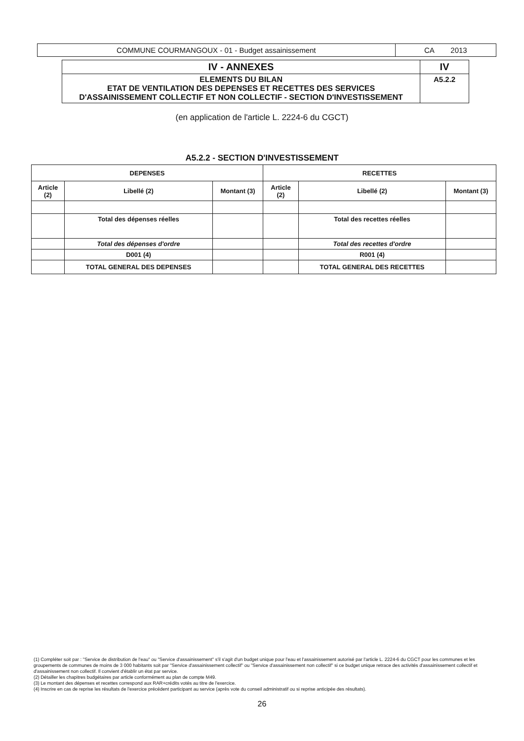| COMMUNE COURMANGOUX - 01 - Budget assainissement | CA 2013 |
| IV - ANNEXES | IV |
| ELEMENTS DU BILAN ETAT DE VENTILATION DES DEPENSES ET RECETTES DES SERVICES D'ASSAINISSEMENT COLLECTIF ET NON COLLECTIF - SECTION D'INVESTISSEMENT | A5.2.2 |
(en application de l'article L. 2224-6 du CGCT)
A5.2.2 - SECTION D'INVESTISSEMENT
| DEPENSES | | | RECETTES | | |
| --- | --- | --- | --- | --- | --- |
| Article (2) | Libellé (2) | Montant (3) | Article (2) | Libellé (2) | Montant (3) |
| | Total des dépenses réelles | | | Total des recettes réelles | |
| | Total des dépenses d'ordre | | | Total des recettes d'ordre | |
| | D001 (4) | | | R001 (4) | |
| | TOTAL GENERAL DES DEPENSES | | | TOTAL GENERAL DES RECETTES | |
(1) Compléter soit par : "Service de distribution de l'eau" ou "Service d'assainissement" s'il s'agit d'un budget unique pour l'eau et l'assainissement autorisé par l'article L. 2224-6 du CGCT pour les communes et les groupements de communes de moins de 3 000 habitants soit par "Service d'assainissement collectif" ou "Service d'assainissement non collectif" si ce budget unique retrace des activités d'assainissement collectif et d'assainissement non collectif. Il convient d'établir un état par service.
(2) Détailler les chapitres budgétaires par article conformément au plan de compte M49.
(3) Le montant des dépenses et recettes correspond aux RAR+crédits votés au titre de l'exercice.
(4) Inscrire en cas de reprise les résultats de l'exercice précédent participant au service (après vote du conseil administratif ou si reprise anticipée des résultats).
26